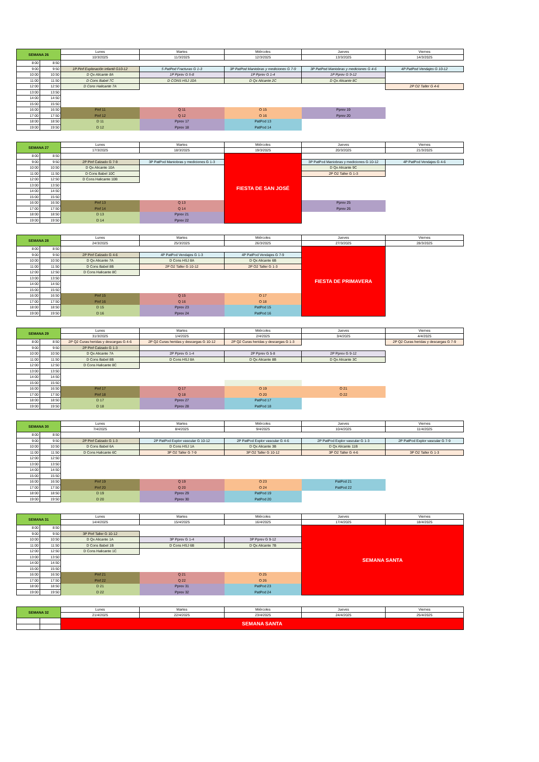| SEMANA 26 | | Lunes | Martes | Miércoles | Jueves | Viernes |
| --- | --- | --- | --- | --- | --- | --- |
| | | 10/3/2025 | 11/3/2025 | 12/3/2025 | 13/3/2025 | 14/3/2025 |
| 8:00 | 8:50 | | | | | |
| 9:00 | 9:50 | 1P Pinf Exploración infantil G10-12 | 5 PatPod Fracturas G 1-3 | 3P PatPod Maniobras y mediciones G 7-9 | 3P PatPod Maniobras y mediciones G 4-6 | 4P PatPod Vendajes G 10-12 |
| 10:00 | 10:50 | D Qx Alicante 8A | 1P Pprev G 5-8 | 1P Pprev G 1-4 | 1P Pprev G 9-12 | |
| 11:00 | 11:50 | D Cons Babel 7C | D CONS HSJ 10A | D Qx Alicante 2C | D Qx Alicante 8C | |
| 12:00 | 12:50 | D Cons Halicante 7A | | | | 2P O2 Taller G 4-6 |
| 13:00 | 13:50 | | | | | |
| 14:00 | 14:50 | | | | | |
| 15:00 | 15:50 | | | | | |
| 16:00 | 16:50 | Pinf 11 | Q 11 | O 15 | Pprev 19 | |
| 17:00 | 17:50 | Pinf 12 | Q 12 | O 16 | Pprev 20 | |
| 18:00 | 18:50 | D 11 | Pprev 17 | PatPod 13 | | |
| 19:00 | 19:50 | D 12 | Pprev 18 | PatPod 14 | | |
| SEMANA 27 | | Lunes | Martes | Miércoles | Jueves | Viernes |
| --- | --- | --- | --- | --- | --- | --- |
| | | 17/3/2025 | 18/3/2025 | 19/3/2025 | 20/3/2025 | 21/3/2025 |
| 8:00 | 8:50 | | | FIESTA DE SAN JOSÉ | | |
| 9:00 | 9:50 | 2P Pinf Calzado G 7-9 | 3P PatPod Maniobras y mediciones G 1-3 | | 3P PatPod Maniobras y mediciones G 10-12 | 4P PatPod Vendajes G 4-6 |
| 10:00 | 10:50 | D Qx Alicante 10A | | | D Qx Alicante 9C | |
| 11:00 | 11:50 | D Cons Babel 10C | | | 2P O2 Taller G 1-3 | |
| 12:00 | 12:50 | D Cons Halicante 10B | | | | |
| 13:00 | 13:50 | | | | | |
| 14:00 | 14:50 | | | | | |
| 15:00 | 15:50 | | | | | |
| 16:00 | 16:50 | Pinf 13 | Q 13 | | Pprev 25 | |
| 17:00 | 17:50 | Pinf 14 | Q 14 | | Pprev 26 | |
| 18:00 | 18:50 | D 13 | Pprev 21 | | | |
| 19:00 | 19:50 | D 14 | Pprev 22 | | | |
| SEMANA 28 | | Lunes | Martes | Miércoles | Jueves | Viernes |
| --- | --- | --- | --- | --- | --- | --- |
| | | 24/3/2025 | 25/3/2025 | 26/3/2025 | 27/3/2025 | 28/3/2025 |
| 8:00 | 8:50 | | | | FIESTA DE PRIMAVERA | |
| 9:00 | 9:50 | 2P Pinf Calzado G 4-6 | 4P PatPod Vendajes G 1-3 | 4P PatPod Vendajes G 7-9 | | |
| 10:00 | 10:50 | D Qx Alicante 7A | D Cons HSJ 8A | D Qx Alicante 6B | | |
| 11:00 | 11:50 | D Cons Babel 8B | 2P O2 Taller G 10-12 | 2P O2 Taller G 1-3 | | |
| 12:00 | 12:50 | D Cons Halicante 8C | | | | |
| 13:00 | 13:50 | | | | | |
| 14:00 | 14:50 | | | | | |
| 15:00 | 15:50 | | | | | |
| 16:00 | 16:50 | Pinf 15 | Q 15 | O 17 | | |
| 17:00 | 17:50 | Pinf 16 | Q 16 | O 18 | | |
| 18:00 | 18:50 | D 15 | Pprev 23 | PatPod 15 | | |
| 19:00 | 19:50 | D 16 | Pprev 24 | PatPod 16 | | |
| SEMANA 29 | | Lunes | Martes | Miércoles | Jueves | Viernes |
| --- | --- | --- | --- | --- | --- | --- |
| | | 31/3/2025 | 1/4/2025 | 2/4/2025 | 3/4/2025 | 4/4/2025 |
| 8:00 | 8:50 | 2P Q2 Curas heridas y descargas G 4-6 | 2P Q2 Curas heridas y descargas G 10-12 | 2P Q2 Curas heridas y descargas G 1-3 | | 2P Q2 Curas heridas y descargas G 7-9 |
| 9:00 | 9:50 | 2P Pinf Calzado G 1-3 | | | | |
| 10:00 | 10:50 | D Qx Alicante 7A | 2P Pprev G 1-4 | 2P Pprev G 5-8 | 2P Pprev G 9-12 | |
| 11:00 | 11:50 | D Cons Babel 8B | D Cons HSJ 8A | D Qx Alicante 8B | D Qx Alicante 3C | |
| 12:00 | 12:50 | D Cons Halicante 8C | | | | |
| 13:00 | 13:50 | | | | | |
| 14:00 | 14:50 | | | | | |
| 15:00 | 15:50 | | | | | |
| 16:00 | 16:50 | Pinf 17 | Q 17 | O 19 | O 21 | |
| 17:00 | 17:50 | Pinf 18 | Q 18 | O 20 | O 22 | |
| 18:00 | 18:50 | D 17 | Pprev 27 | PatPod 17 | | |
| 19:00 | 19:50 | D 18 | Pprev 28 | PatPod 18 | | |
| SEMANA 30 | | Lunes | Martes | Miércoles | Jueves | Viernes |
| --- | --- | --- | --- | --- | --- | --- |
| | | 7/4/2025 | 8/4/2025 | 9/4/2025 | 10/4/2025 | 11/4/2025 |
| 8:00 | 8:50 | | | | | |
| 9:00 | 9:50 | 2P Pinf Calzado G 1-3 | 2P PatPod Explor vascular G 10-12 | 2P PatPod Explor vascular G 4-6 | 2P PatPod Explor vascular G 1-3 | 2P PatPod Explor vascular G 7-9 |
| 10:00 | 10:50 | D Cons Babel 6A | D Cons HSJ 1A | D Qx Alicante 3B | D Qx Alicante 11B | |
| 11:00 | 11:50 | D Cons Halicante 6C | 3P O2 Taller G 7-9 | 3P O2 Taller G 10-12 | 3P O2 Taller G 4-6 | 3P O2 Taller G 1-3 |
| 12:00 | 12:50 | | | | | |
| 13:00 | 13:50 | | | | | |
| 14:00 | 14:50 | | | | | |
| 15:00 | 15:50 | | | | | |
| 16:00 | 16:50 | Pinf 19 | Q 19 | O 23 | PatPod 21 | |
| 17:00 | 17:50 | Pinf 20 | Q 20 | O 24 | PatPod 22 | |
| 18:00 | 18:50 | D 19 | Pprev 29 | PatPod 19 | | |
| 19:00 | 19:50 | D 20 | Pprev 30 | PatPod 20 | | |
| SEMANA 31 | | Lunes | Martes | Miércoles | Jueves | Viernes |
| --- | --- | --- | --- | --- | --- | --- |
| | | 14/4/2025 | 15/4/2025 | 16/4/2025 | 17/4/2025 | 18/4/2025 |
| 8:00 | 8:50 | | | | SEMANA SANTA | |
| 9:00 | 9:50 | 3P Pinf Taller G 10-12 | | | | |
| 10:00 | 10:50 | D Qx Alicante 1A | 3P Pprev G 1-4 | 3P Pprev G 9-12 | | |
| 11:00 | 11:50 | D Cons Babel 1B | D Cons HSJ 6B | D Qx Alicante 7B | | |
| 12:00 | 12:50 | D Cons Halicante 1C | | | | |
| 13:00 | 13:50 | | | | | |
| 14:00 | 14:50 | | | | | |
| 15:00 | 15:50 | | | | | |
| 16:00 | 16:50 | Pinf 21 | Q 21 | O 25 | | |
| 17:00 | 17:50 | Pinf 22 | Q 22 | O 26 | | |
| 18:00 | 18:50 | D 21 | Pprev 31 | PatPod 23 | | |
| 19:00 | 19:50 | D 22 | Pprev 32 | PatPod 24 | | |
| SEMANA 32 | | Lunes | Martes | Miércoles | Jueves | Viernes |
| --- | --- | --- | --- | --- | --- | --- |
| | | 21/4/2025 | 22/4/2025 | 23/4/2025 | 24/4/2025 | 25/4/2025 |
| | | SEMANA SANTA | | | | |